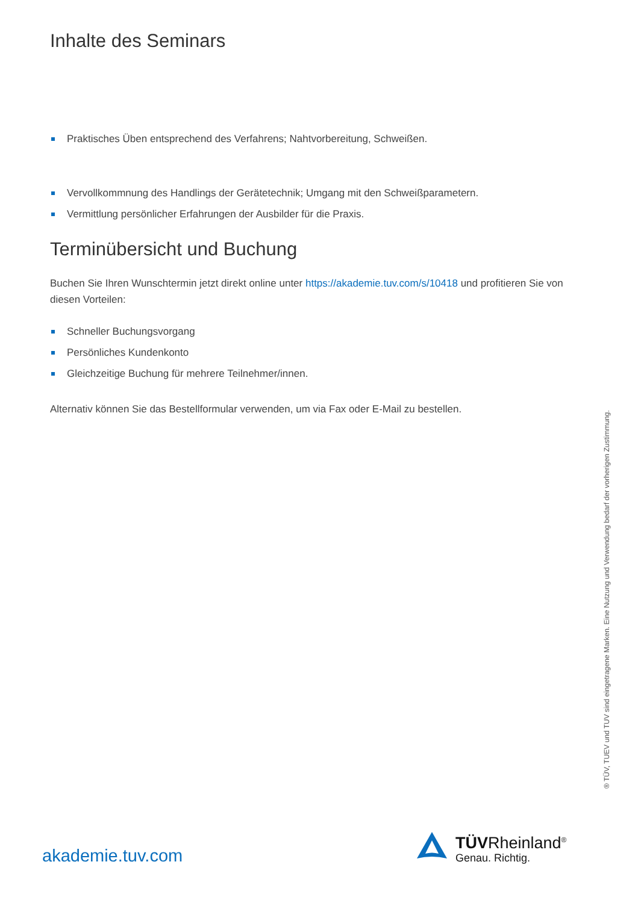Inhalte des Seminars
Praktisches Üben entsprechend des Verfahrens; Nahtvorbereitung, Schweißen.
Vervollkommnung des Handlings der Gerätetechnik; Umgang mit den Schweißparametern.
Vermittlung persönlicher Erfahrungen der Ausbilder für die Praxis.
Terminübersicht und Buchung
Buchen Sie Ihren Wunschtermin jetzt direkt online unter https://akademie.tuv.com/s/10418 und profitieren Sie von diesen Vorteilen:
Schneller Buchungsvorgang
Persönliches Kundenkonto
Gleichzeitige Buchung für mehrere Teilnehmer/innen.
Alternativ können Sie das Bestellformular verwenden, um via Fax oder E-Mail zu bestellen.
® TÜV, TUEV und TUV sind eingetragene Marken. Eine Nutzung und Verwendung bedarf der vorherigen Zustimmung.
akademie.tuv.com
TÜVRheinland<sup>®</sup>
Genau. Richtig.